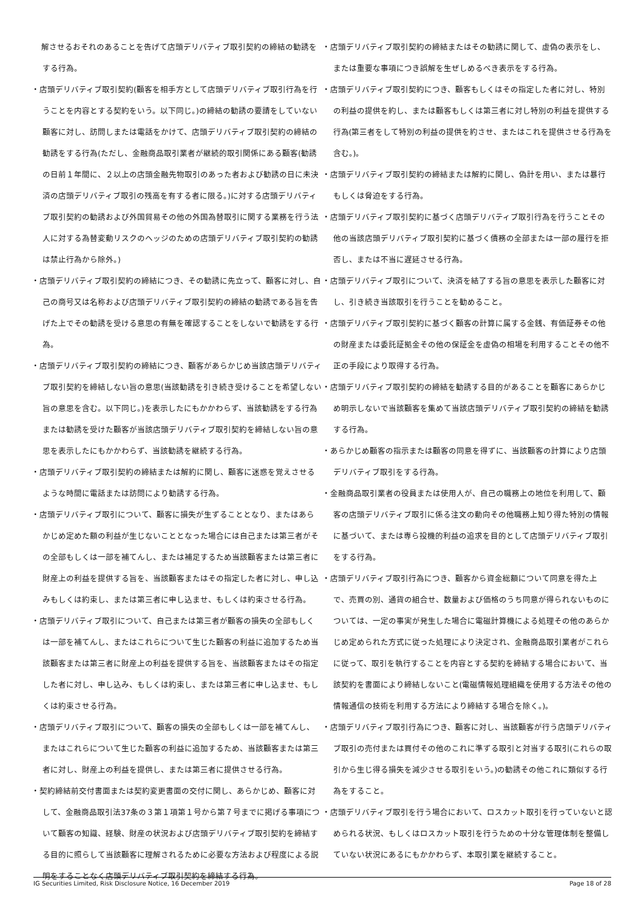解させるおそれのあることを告げて店頭デリバティブ取引契約の締結の勧誘をする行為。
・店頭デリバティブ取引契約(顧客を相手方として店頭デリバティブ取引行為を行うことを内容とする契約をいう。以下同じ。)の締結の勧誘の要請をしていない顧客に対し、訪問しまたは電話をかけて、店頭デリバティブ取引契約の締結の勧誘をする行為(ただし、金融商品取引業者が継続的取引関係にある顧客(勧誘の日前１年間に、２以上の店頭金融先物取引のあった者および勧誘の日に未決済の店頭デリバティブ取引の残高を有する者に限る。)に対する店頭デリバティブ取引契約の勧誘および外国貿易その他の外国為替取引に関する業務を行う法人に対する為替変動リスクのヘッジのための店頭デリバティブ取引契約の勧誘は禁止行為から除外。)
・店頭デリバティブ取引契約の締結につき、その勧誘に先立って、顧客に対し、自己の商号又は名称および店頭デリバティブ取引契約の締結の勧誘である旨を告げた上でその勧誘を受ける意思の有無を確認することをしないで勧誘をする行為。
・店頭デリバティブ取引契約の締結につき、顧客があらかじめ当該店頭デリバティブ取引契約を締結しない旨の意思(当該勧誘を引き続き受けることを希望しない旨の意思を含む。以下同じ。)を表示したにもかかわらず、当該勧誘をする行為または勧誘を受けた顧客が当該店頭デリバティブ取引契約を締結しない旨の意思を表示したにもかかわらず、当該勧誘を継続する行為。
・店頭デリバティブ取引契約の締結または解約に関し、顧客に迷惑を覚えさせるような時間に電話または訪問により勧誘する行為。
・店頭デリバティブ取引について、顧客に損失が生ずることとなり、またはあらかじめ定めた額の利益が生じないこととなった場合には自己または第三者がその全部もしくは一部を補てんし、または補足するため当該顧客または第三者に財産上の利益を提供する旨を、当該顧客またはその指定した者に対し、申し込みもしくは約束し、または第三者に申し込ませ、もしくは約束させる行為。
・店頭デリバティブ取引について、自己または第三者が顧客の損失の全部もしくは一部を補てんし、またはこれらについて生じた顧客の利益に追加するため当該顧客または第三者に財産上の利益を提供する旨を、当該顧客またはその指定した者に対し、申し込み、もしくは約束し、または第三者に申し込ませ、もしくは約束させる行為。
・店頭デリバティブ取引について、顧客の損失の全部もしくは一部を補てんし、またはこれらについて生じた顧客の利益に追加するため、当該顧客または第三者に対し、財産上の利益を提供し、または第三者に提供させる行為。
・契約締結前交付書面または契約変更書面の交付に関し、あらかじめ、顧客に対して、金融商品取引法37条の３第１項第１号から第７号までに掲げる事項について顧客の知識、経験、財産の状況および店頭デリバティブ取引契約を締結する目的に照らして当該顧客に理解されるために必要な方法および程度による説明をすることなく店頭デリバティブ取引契約を締結する行為。
・店頭デリバティブ取引契約の締結またはその勧誘に関して、虚偽の表示をし、または重要な事項につき誤解を生ぜしめるべき表示をする行為。
・店頭デリバティブ取引契約につき、顧客もしくはその指定した者に対し、特別の利益の提供を約し、または顧客もしくは第三者に対し特別の利益を提供する行為(第三者をして特別の利益の提供を約させ、またはこれを提供させる行為を含む。)。
・店頭デリバティブ取引契約の締結または解約に関し、偽計を用い、または暴行もしくは脅迫をする行為。
・店頭デリバティブ取引契約に基づく店頭デリバティブ取引行為を行うことその他の当該店頭デリバティブ取引契約に基づく債務の全部または一部の履行を拒否し、または不当に遅延させる行為。
・店頭デリバティブ取引について、決済を結了する旨の意思を表示した顧客に対し、引き続き当該取引を行うことを勧めること。
・店頭デリバティブ取引契約に基づく顧客の計算に属する金銭、有価証券その他の財産または委託証拠金その他の保証金を虚偽の相場を利用することその他不正の手段により取得する行為。
・店頭デリバティブ取引契約の締結を勧誘する目的があることを顧客にあらかじめ明示しないで当該顧客を集めて当該店頭デリバティブ取引契約の締結を勧誘する行為。
・あらかじめ顧客の指示または顧客の同意を得ずに、当該顧客の計算により店頭デリバティブ取引をする行為。
・金融商品取引業者の役員または使用人が、自己の職務上の地位を利用して、顧客の店頭デリバティブ取引に係る注文の動向その他職務上知り得た特別の情報に基づいて、または専ら投機的利益の追求を目的として店頭デリバティブ取引をする行為。
・店頭デリバティブ取引行為につき、顧客から資金総額について同意を得た上で、売買の別、通貨の組合せ、数量および価格のうち同意が得られないものについては、一定の事実が発生した場合に電磁計算機による処理その他のあらかじめ定められた方式に従った処理により決定され、金融商品取引業者がこれらに従って、取引を執行することを内容とする契約を締結する場合において、当該契約を書面により締結しないこと(電磁情報処理組織を使用する方法その他の情報通信の技術を利用する方法により締結する場合を除く。)。
・店頭デリバティブ取引行為につき、顧客に対し、当該顧客が行う店頭デリバティブ取引の売付または買付その他のこれに準ずる取引と対当する取引(これらの取引から生じ得る損失を減少させる取引をいう。)の勧誘その他これに類似する行為をすること。
・店頭デリバティブ取引を行う場合において、ロスカット取引を行っていないと認められる状況、もしくはロスカット取引を行うための十分な管理体制を整備していない状況にあるにもかかわらず、本取引業を継続すること。
IG Securities Limited, Risk Disclosure Notice, 16 December 2019 Page 18 of 28